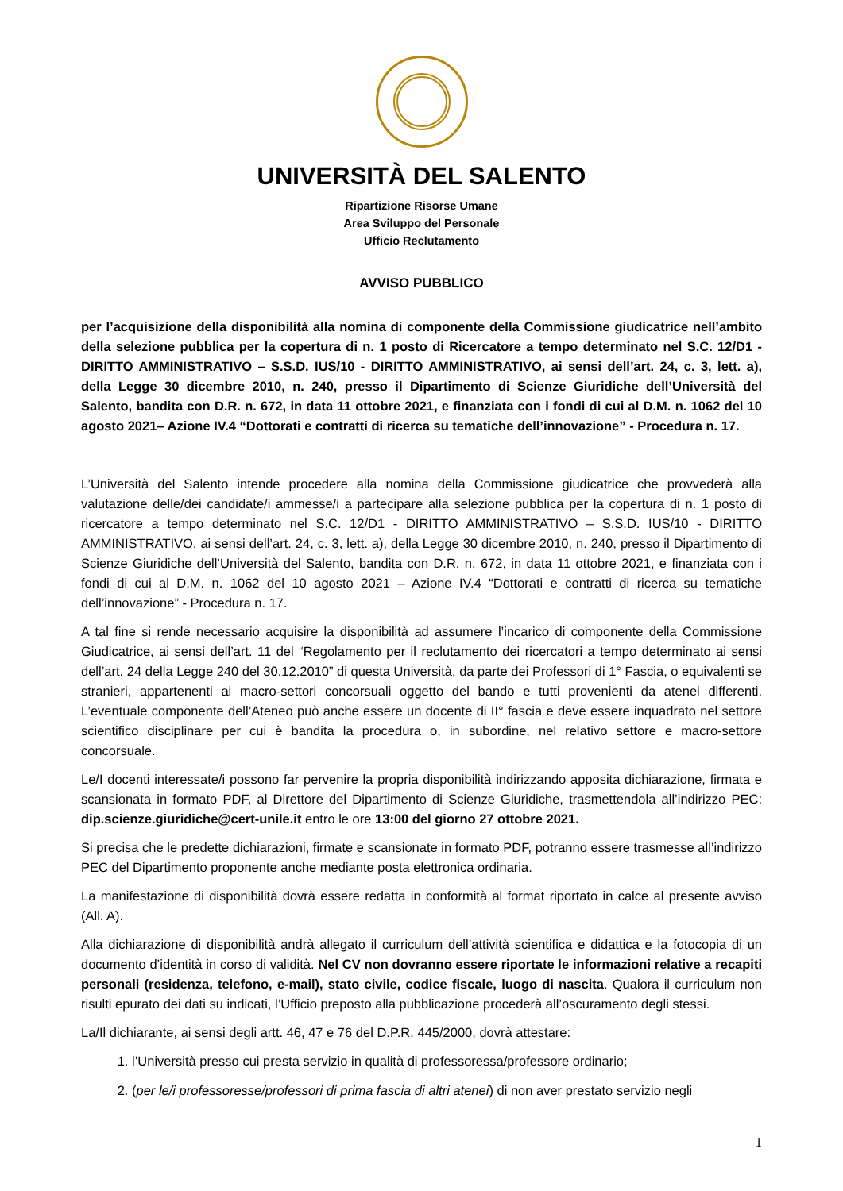UNIVERSITÀ DEL SALENTO
Ripartizione Risorse Umane
Area Sviluppo del Personale
Ufficio Reclutamento
AVVISO PUBBLICO
per l’acquisizione della disponibilità alla nomina di componente della Commissione giudicatrice nell’ambito della selezione pubblica per la copertura di n. 1 posto di Ricercatore a tempo determinato nel S.C. 12/D1 - DIRITTO AMMINISTRATIVO – S.S.D. IUS/10 - DIRITTO AMMINISTRATIVO, ai sensi dell’art. 24, c. 3, lett. a), della Legge 30 dicembre 2010, n. 240, presso il Dipartimento di Scienze Giuridiche dell’Università del Salento, bandita con D.R. n. 672, in data 11 ottobre 2021, e finanziata con i fondi di cui al D.M. n. 1062 del 10 agosto 2021– Azione IV.4 “Dottorati e contratti di ricerca su tematiche dell’innovazione” - Procedura n. 17.
L’Università del Salento intende procedere alla nomina della Commissione giudicatrice che provvederà alla valutazione delle/dei candidate/i ammesse/i a partecipare alla selezione pubblica per la copertura di n. 1 posto di ricercatore a tempo determinato nel S.C. 12/D1 - DIRITTO AMMINISTRATIVO – S.S.D. IUS/10 - DIRITTO AMMINISTRATIVO, ai sensi dell’art. 24, c. 3, lett. a), della Legge 30 dicembre 2010, n. 240, presso il Dipartimento di Scienze Giuridiche dell’Università del Salento, bandita con D.R. n. 672, in data 11 ottobre 2021, e finanziata con i fondi di cui al D.M. n. 1062 del 10 agosto 2021 – Azione IV.4 “Dottorati e contratti di ricerca su tematiche dell’innovazione” - Procedura n. 17.
A tal fine si rende necessario acquisire la disponibilità ad assumere l’incarico di componente della Commissione Giudicatrice, ai sensi dell’art. 11 del “Regolamento per il reclutamento dei ricercatori a tempo determinato ai sensi dell’art. 24 della Legge 240 del 30.12.2010” di questa Università, da parte dei Professori di 1° Fascia, o equivalenti se stranieri, appartenenti ai macro-settori concorsuali oggetto del bando e tutti provenienti da atenei differenti. L’eventuale componente dell’Ateneo può anche essere un docente di II° fascia e deve essere inquadrato nel settore scientifico disciplinare per cui è bandita la procedura o, in subordine, nel relativo settore e macro-settore concorsuale.
Le/I docenti interessate/i possono far pervenire la propria disponibilità indirizzando apposita dichiarazione, firmata e scansionata in formato PDF, al Direttore del Dipartimento di Scienze Giuridiche, trasmettendola all’indirizzo PEC: dip.scienze.giuridiche@cert-unile.it entro le ore 13:00 del giorno 27 ottobre 2021.
Si precisa che le predette dichiarazioni, firmate e scansionate in formato PDF, potranno essere trasmesse all’indirizzo PEC del Dipartimento proponente anche mediante posta elettronica ordinaria.
La manifestazione di disponibilità dovrà essere redatta in conformità al format riportato in calce al presente avviso (All. A).
Alla dichiarazione di disponibilità andrà allegato il curriculum dell’attività scientifica e didattica e la fotocopia di un documento d’identità in corso di validità. Nel CV non dovranno essere riportate le informazioni relative a recapiti personali (residenza, telefono, e-mail), stato civile, codice fiscale, luogo di nascita. Qualora il curriculum non risulti epurato dei dati su indicati, l’Ufficio preposto alla pubblicazione procederà all’oscuramento degli stessi.
La/Il dichiarante, ai sensi degli artt. 46, 47 e 76 del D.P.R. 445/2000, dovrà attestare:
1. l’Università presso cui presta servizio in qualità di professoressa/professore ordinario;
2. (per le/i professoresse/professori di prima fascia di altri atenei) di non aver prestato servizio negli
1